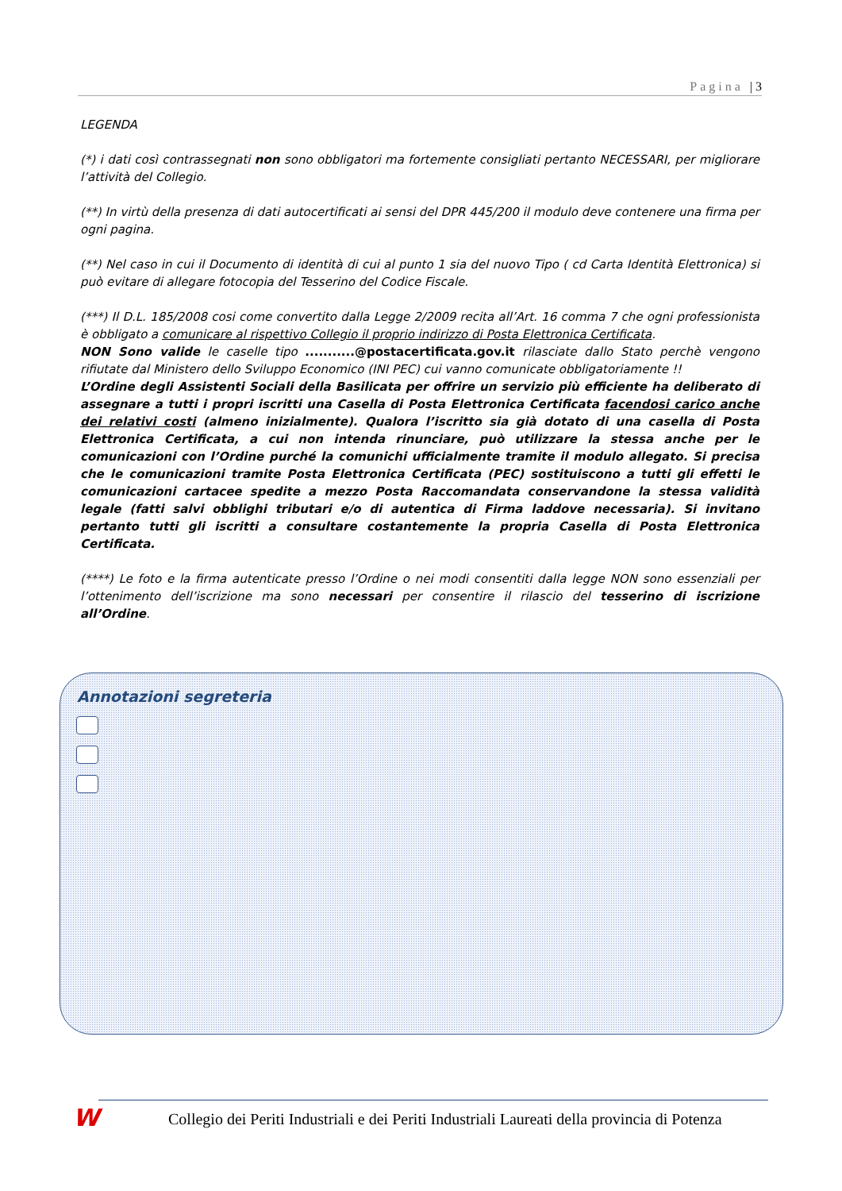Pagina | 3
LEGENDA
(*) i dati così contrassegnati non sono obbligatori ma fortemente consigliati pertanto NECESSARI, per migliorare l’attività del Collegio.
(**) In virtù della presenza di dati autocertificati ai sensi del DPR 445/200 il modulo deve contenere una firma per ogni pagina.
(**) Nel caso in cui il Documento di identità di cui al punto 1 sia del nuovo Tipo ( cd Carta Identità Elettronica) si può evitare di allegare fotocopia del Tesserino del Codice Fiscale.
(***) Il D.L. 185/2008 cosi come convertito dalla Legge 2/2009 recita all’Art. 16 comma 7 che ogni professionista è obbligato a comunicare al rispettivo Collegio il proprio indirizzo di Posta Elettronica Certificata.
NON Sono valide le caselle tipo ...........@postacertificata.gov.it rilasciate dallo Stato perchè vengono rifiutate dal Ministero dello Sviluppo Economico (INI PEC) cui vanno comunicate obbligatoriamente !!
L’Ordine degli Assistenti Sociali della Basilicata per offrire un servizio più efficiente ha deliberato di assegnare a tutti i propri iscritti una Casella di Posta Elettronica Certificata facendosi carico anche dei relativi costi (almeno inizialmente). Qualora l’iscritto sia già dotato di una casella di Posta Elettronica Certificata, a cui non intenda rinunciare, può utilizzare la stessa anche per le comunicazioni con l’Ordine purché la comunichi ufficialmente tramite il modulo allegato. Si precisa che le comunicazioni tramite Posta Elettronica Certificata (PEC) sostituiscono a tutti gli effetti le comunicazioni cartacee spedite a mezzo Posta Raccomandata conservandone la stessa validità legale (fatti salvi obblighi tributari e/o di autentica di Firma laddove necessaria). Si invitano pertanto tutti gli iscritti a consultare costantemente la propria Casella di Posta Elettronica Certificata.
(****) Le foto e la firma autenticate presso l’Ordine o nei modi consentiti dalla legge NON sono essenziali per l’ottenimento dell’iscrizione ma sono necessari per consentire il rilascio del tesserino di iscrizione all’Ordine.
Annotazioni segreteria
W
Collegio dei Periti Industriali e dei Periti Industriali Laureati della provincia di Potenza